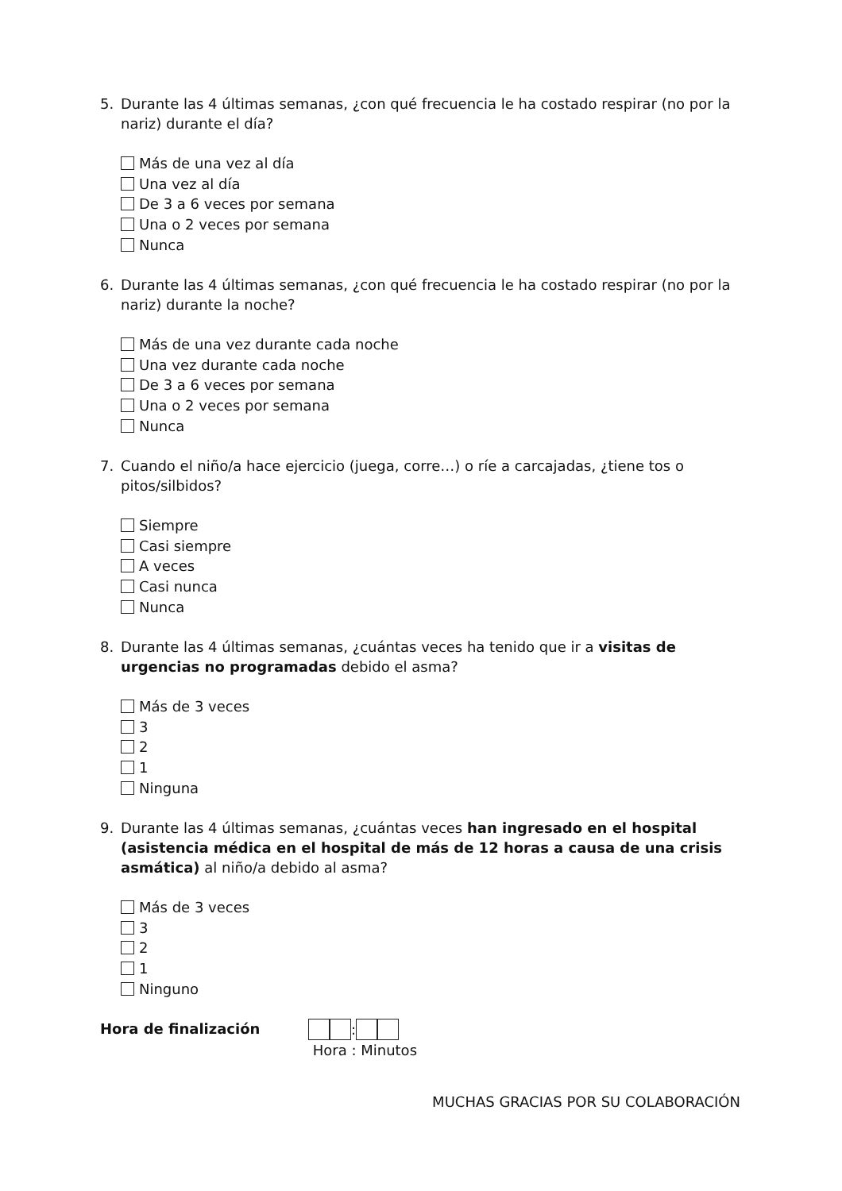5. Durante las 4 últimas semanas, ¿con qué frecuencia le ha costado respirar (no por la nariz) durante el día?
Más de una vez al día
Una vez al día
De 3 a 6 veces por semana
Una o 2 veces por semana
Nunca
6. Durante las 4 últimas semanas, ¿con qué frecuencia le ha costado respirar (no por la nariz) durante la noche?
Más de una vez durante cada noche
Una vez durante cada noche
De 3 a 6 veces por semana
Una o 2 veces por semana
Nunca
7. Cuando el niño/a hace ejercicio (juega, corre…) o ríe a carcajadas, ¿tiene tos o pitos/silbidos?
Siempre
Casi siempre
A veces
Casi nunca
Nunca
8. Durante las 4 últimas semanas, ¿cuántas veces ha tenido que ir a visitas de urgencias no programadas debido el asma?
Más de 3 veces
3
2
1
Ninguna
9. Durante las 4 últimas semanas, ¿cuántas veces han ingresado en el hospital (asistencia médica en el hospital de más de 12 horas a causa de una crisis asmática) al niño/a debido al asma?
Más de 3 veces
3
2
1
Ninguno
Hora de finalización :
Hora : Minutos
MUCHAS GRACIAS POR SU COLABORACIÓN